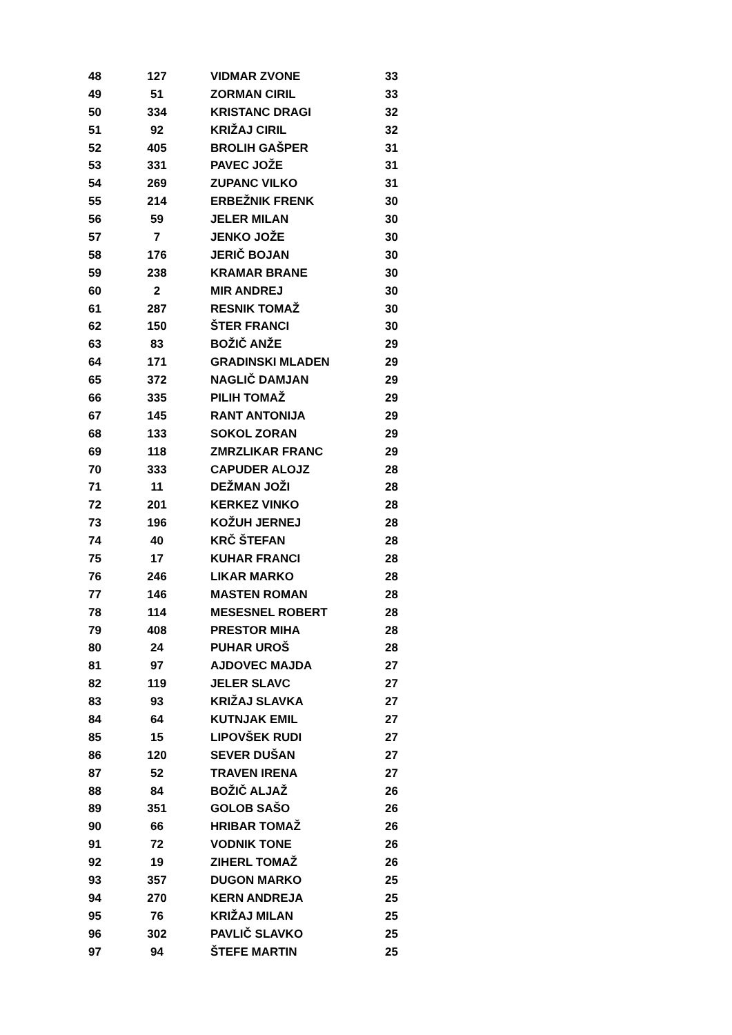| 48 | 127 | VIDMAR ZVONE | 33 |
| 49 | 51 | ZORMAN CIRIL | 33 |
| 50 | 334 | KRISTANC DRAGI | 32 |
| 51 | 92 | KRIŽAJ CIRIL | 32 |
| 52 | 405 | BROLIH GAŠPER | 31 |
| 53 | 331 | PAVEC JOŽE | 31 |
| 54 | 269 | ZUPANC VILKO | 31 |
| 55 | 214 | ERBEŽNIK FRENK | 30 |
| 56 | 59 | JELER MILAN | 30 |
| 57 | 7 | JENKO JOŽE | 30 |
| 58 | 176 | JERIČ BOJAN | 30 |
| 59 | 238 | KRAMAR BRANE | 30 |
| 60 | 2 | MIR ANDREJ | 30 |
| 61 | 287 | RESNIK TOMAŽ | 30 |
| 62 | 150 | ŠTER FRANCI | 30 |
| 63 | 83 | BOŽIČ ANŽE | 29 |
| 64 | 171 | GRADINSKI MLADEN | 29 |
| 65 | 372 | NAGLIČ DAMJAN | 29 |
| 66 | 335 | PILIH TOMAŽ | 29 |
| 67 | 145 | RANT ANTONIJA | 29 |
| 68 | 133 | SOKOL ZORAN | 29 |
| 69 | 118 | ZMRZLIKAR FRANC | 29 |
| 70 | 333 | CAPUDER ALOJZ | 28 |
| 71 | 11 | DEŽMAN JOŽI | 28 |
| 72 | 201 | KERKEZ VINKO | 28 |
| 73 | 196 | KOŽUH JERNEJ | 28 |
| 74 | 40 | KRČ ŠTEFAN | 28 |
| 75 | 17 | KUHAR FRANCI | 28 |
| 76 | 246 | LIKAR MARKO | 28 |
| 77 | 146 | MASTEN ROMAN | 28 |
| 78 | 114 | MESESNEL ROBERT | 28 |
| 79 | 408 | PRESTOR MIHA | 28 |
| 80 | 24 | PUHAR UROŠ | 28 |
| 81 | 97 | AJDOVEC MAJDA | 27 |
| 82 | 119 | JELER SLAVC | 27 |
| 83 | 93 | KRIŽAJ SLAVKA | 27 |
| 84 | 64 | KUTNJAK EMIL | 27 |
| 85 | 15 | LIPOVŠEK RUDI | 27 |
| 86 | 120 | SEVER DUŠAN | 27 |
| 87 | 52 | TRAVEN IRENA | 27 |
| 88 | 84 | BOŽIČ ALJAŽ | 26 |
| 89 | 351 | GOLOB SAŠO | 26 |
| 90 | 66 | HRIBAR TOMAŽ | 26 |
| 91 | 72 | VODNIK TONE | 26 |
| 92 | 19 | ZIHERL TOMAŽ | 26 |
| 93 | 357 | DUGON MARKO | 25 |
| 94 | 270 | KERN ANDREJA | 25 |
| 95 | 76 | KRIŽAJ MILAN | 25 |
| 96 | 302 | PAVLIČ SLAVKO | 25 |
| 97 | 94 | ŠTEFE MARTIN | 25 |